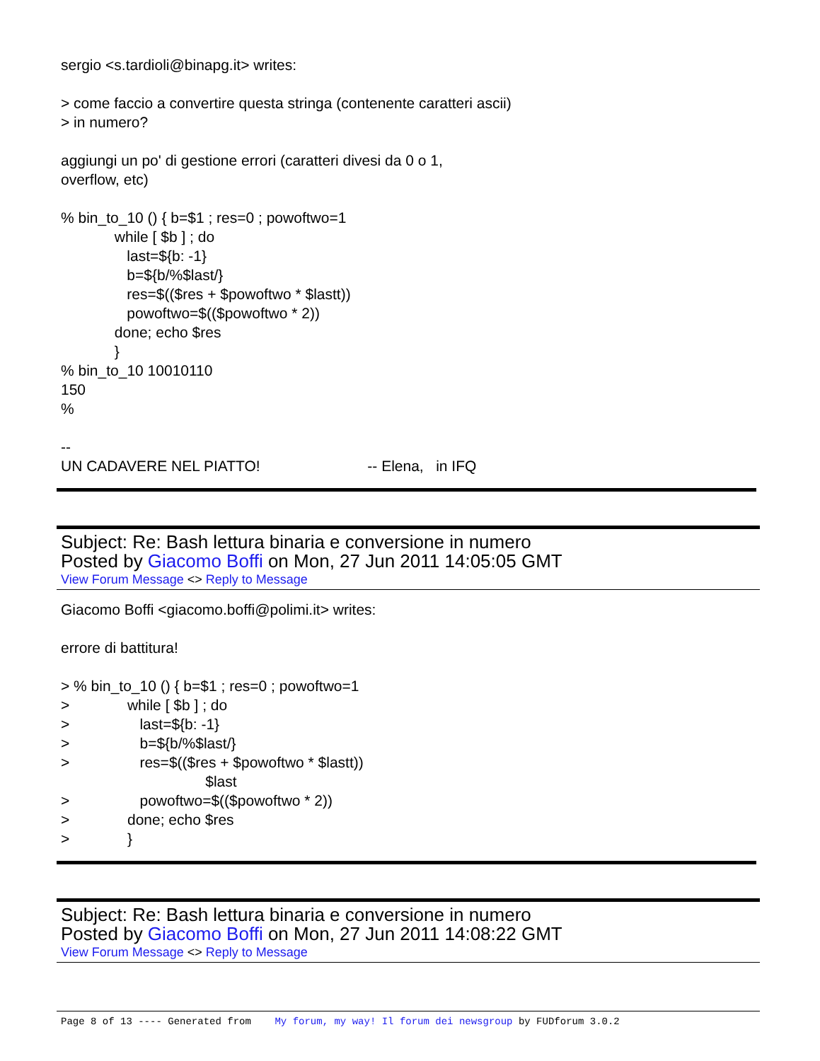sergio <s.tardioli@binapg.it> writes: > come faccio a convertire questa stringa (contenente caratteri ascii) > in numero? aggiungi un po' di gestione errori (caratteri divesi da 0 o 1, overflow, etc) % bin_to_10 () { b=$1 ; res=0 ; powoftwo=1 while [ $b ] ; do last=${b: -1} b=${b/%$last/} res=$(($res + $powoftwo * $lastt)) powoftwo=$(($powoftwo * 2)) done; echo $res } % bin_to_10 10010110 150 % -- UN CADAVERE NEL PIATTO! -- Elena, in IFQ
Subject: Re: Bash lettura binaria e conversione in numero
Posted by Giacomo Boffi on Mon, 27 Jun 2011 14:05:05 GMT
View Forum Message <> Reply to Message
Giacomo Boffi <giacomo.boffi@polimi.it> writes: errore di battitura! > % bin_to_10 () { b=$1 ; res=0 ; powoftwo=1 > while [ $b ] ; do > last=${b: -1} > b=${b/%$last/} > res=$(($res + $powoftwo * $lastt)) $last > powoftwo=$(($powoftwo * 2)) > done; echo $res > }
Subject: Re: Bash lettura binaria e conversione in numero
Posted by Giacomo Boffi on Mon, 27 Jun 2011 14:08:22 GMT
View Forum Message <> Reply to Message
Page 8 of 13 ---- Generated from My forum, my way! Il forum dei newsgroup by FUDforum 3.0.2